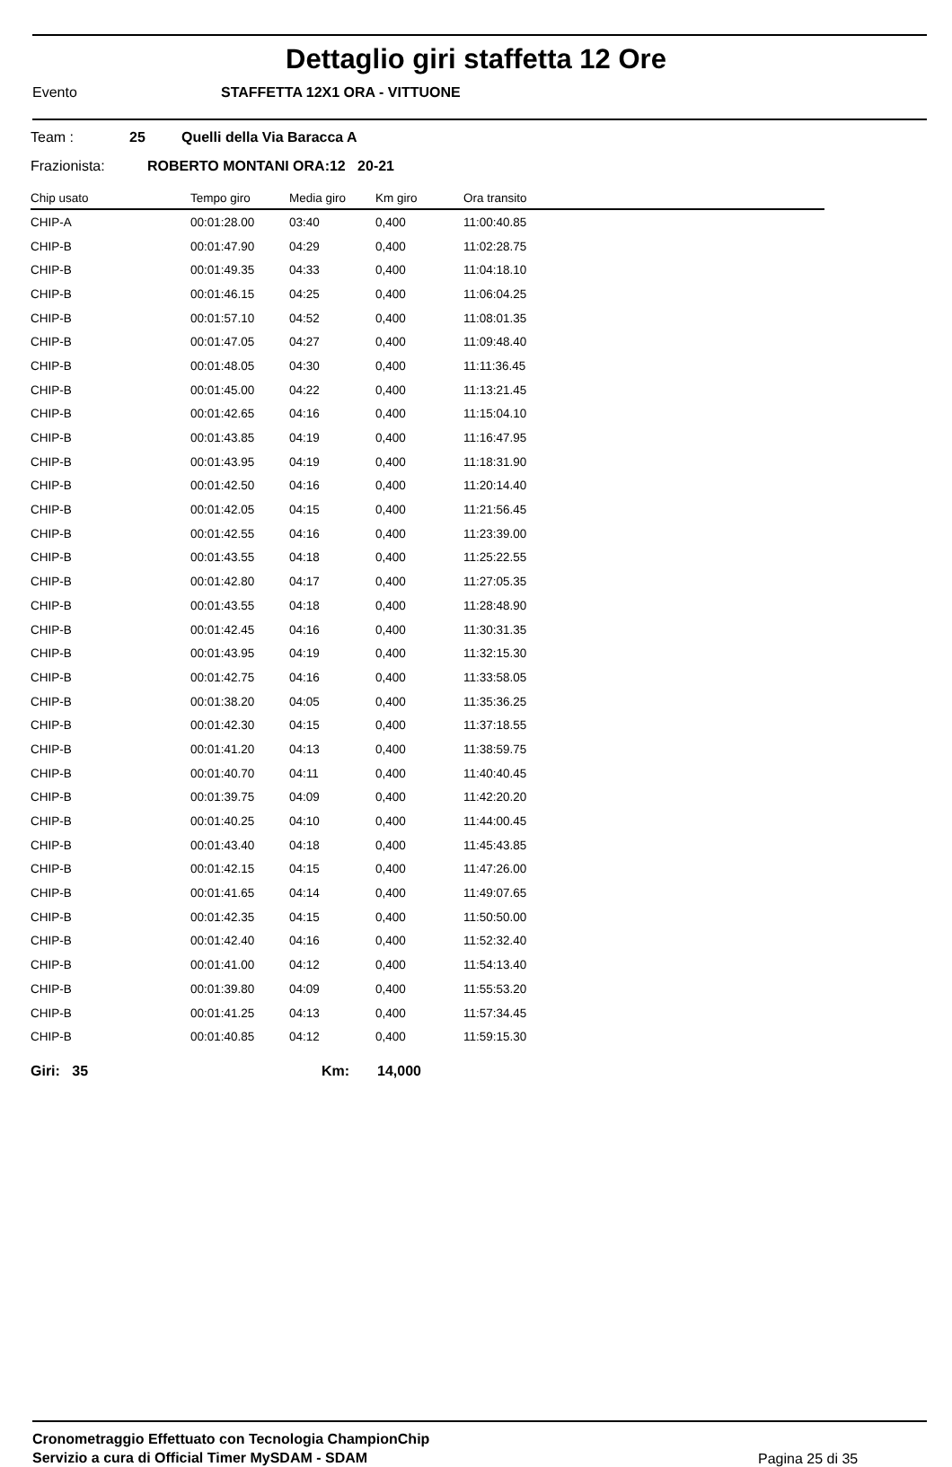Dettaglio giri staffetta 12 Ore
Evento STAFFETTA 12X1 ORA - VITTUONE
Team : 25 Quelli della Via Baracca A
Frazionista: ROBERTO MONTANI ORA:12 20-21
| Chip usato | Tempo giro | Media giro | Km giro | Ora transito |
| --- | --- | --- | --- | --- |
| CHIP-A | 00:01:28.00 | 03:40 | 0,400 | 11:00:40.85 |
| CHIP-B | 00:01:47.90 | 04:29 | 0,400 | 11:02:28.75 |
| CHIP-B | 00:01:49.35 | 04:33 | 0,400 | 11:04:18.10 |
| CHIP-B | 00:01:46.15 | 04:25 | 0,400 | 11:06:04.25 |
| CHIP-B | 00:01:57.10 | 04:52 | 0,400 | 11:08:01.35 |
| CHIP-B | 00:01:47.05 | 04:27 | 0,400 | 11:09:48.40 |
| CHIP-B | 00:01:48.05 | 04:30 | 0,400 | 11:11:36.45 |
| CHIP-B | 00:01:45.00 | 04:22 | 0,400 | 11:13:21.45 |
| CHIP-B | 00:01:42.65 | 04:16 | 0,400 | 11:15:04.10 |
| CHIP-B | 00:01:43.85 | 04:19 | 0,400 | 11:16:47.95 |
| CHIP-B | 00:01:43.95 | 04:19 | 0,400 | 11:18:31.90 |
| CHIP-B | 00:01:42.50 | 04:16 | 0,400 | 11:20:14.40 |
| CHIP-B | 00:01:42.05 | 04:15 | 0,400 | 11:21:56.45 |
| CHIP-B | 00:01:42.55 | 04:16 | 0,400 | 11:23:39.00 |
| CHIP-B | 00:01:43.55 | 04:18 | 0,400 | 11:25:22.55 |
| CHIP-B | 00:01:42.80 | 04:17 | 0,400 | 11:27:05.35 |
| CHIP-B | 00:01:43.55 | 04:18 | 0,400 | 11:28:48.90 |
| CHIP-B | 00:01:42.45 | 04:16 | 0,400 | 11:30:31.35 |
| CHIP-B | 00:01:43.95 | 04:19 | 0,400 | 11:32:15.30 |
| CHIP-B | 00:01:42.75 | 04:16 | 0,400 | 11:33:58.05 |
| CHIP-B | 00:01:38.20 | 04:05 | 0,400 | 11:35:36.25 |
| CHIP-B | 00:01:42.30 | 04:15 | 0,400 | 11:37:18.55 |
| CHIP-B | 00:01:41.20 | 04:13 | 0,400 | 11:38:59.75 |
| CHIP-B | 00:01:40.70 | 04:11 | 0,400 | 11:40:40.45 |
| CHIP-B | 00:01:39.75 | 04:09 | 0,400 | 11:42:20.20 |
| CHIP-B | 00:01:40.25 | 04:10 | 0,400 | 11:44:00.45 |
| CHIP-B | 00:01:43.40 | 04:18 | 0,400 | 11:45:43.85 |
| CHIP-B | 00:01:42.15 | 04:15 | 0,400 | 11:47:26.00 |
| CHIP-B | 00:01:41.65 | 04:14 | 0,400 | 11:49:07.65 |
| CHIP-B | 00:01:42.35 | 04:15 | 0,400 | 11:50:50.00 |
| CHIP-B | 00:01:42.40 | 04:16 | 0,400 | 11:52:32.40 |
| CHIP-B | 00:01:41.00 | 04:12 | 0,400 | 11:54:13.40 |
| CHIP-B | 00:01:39.80 | 04:09 | 0,400 | 11:55:53.20 |
| CHIP-B | 00:01:41.25 | 04:13 | 0,400 | 11:57:34.45 |
| CHIP-B | 00:01:40.85 | 04:12 | 0,400 | 11:59:15.30 |
Giri: 35 Km: 14,000
Cronometraggio Effettuato con Tecnologia ChampionChip
Servizio a cura di Official Timer MySDAM - SDAM
Pagina 25 di 35